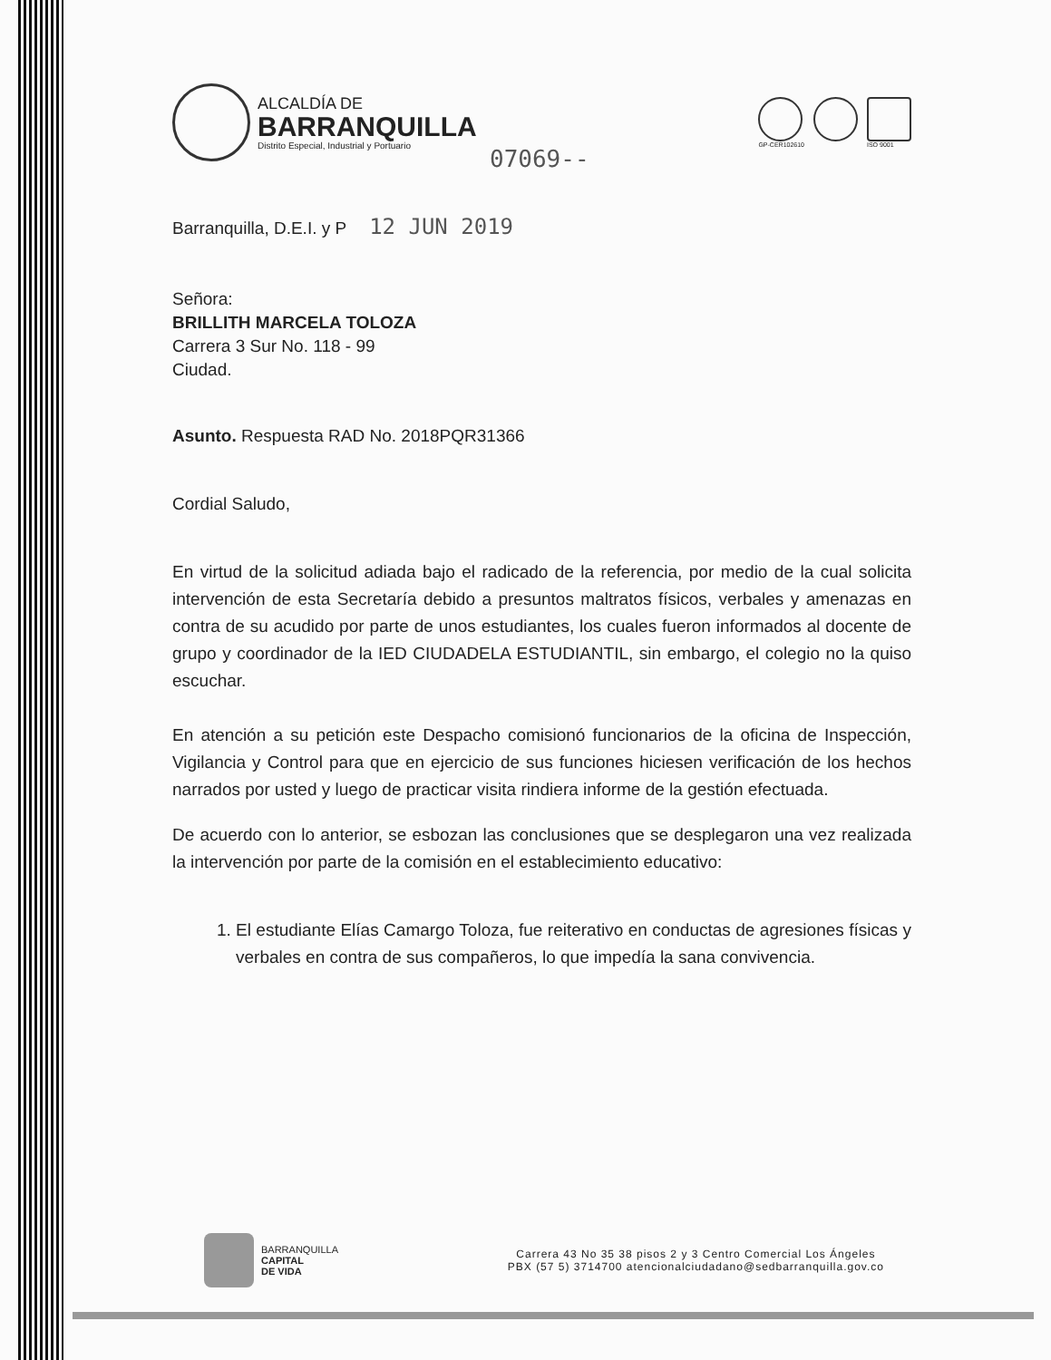ALCALDÍA DE
BARRANQUILLA
Distrito Especial, Industrial y Portuario
GP-CER102610 ISO 9001
07069--
Barranquilla, D.E.I. y P 12 JUN 2019
Señora:
BRILLITH MARCELA TOLOZA
Carrera 3 Sur No. 118 - 99
Ciudad.
Asunto. Respuesta RAD No. 2018PQR31366
Cordial Saludo,
En virtud de la solicitud adiada bajo el radicado de la referencia, por medio de la cual solicita intervención de esta Secretaría debido a presuntos maltratos físicos, verbales y amenazas en contra de su acudido por parte de unos estudiantes, los cuales fueron informados al docente de grupo y coordinador de la IED CIUDADELA ESTUDIANTIL, sin embargo, el colegio no la quiso escuchar.
En atención a su petición este Despacho comisionó funcionarios de la oficina de Inspección, Vigilancia y Control para que en ejercicio de sus funciones hiciesen verificación de los hechos narrados por usted y luego de practicar visita rindiera informe de la gestión efectuada.
De acuerdo con lo anterior, se esbozan las conclusiones que se desplegaron una vez realizada la intervención por parte de la comisión en el establecimiento educativo:
1. El estudiante Elías Camargo Toloza, fue reiterativo en conductas de agresiones físicas y verbales en contra de sus compañeros, lo que impedía la sana convivencia.
BARRANQUILLA
CAPITAL
DE VIDA
Carrera 43 No 35 38 pisos 2 y 3 Centro Comercial Los Ángeles
PBX (57 5) 3714700 atencionalciudadano@sedbarranquilla.gov.co